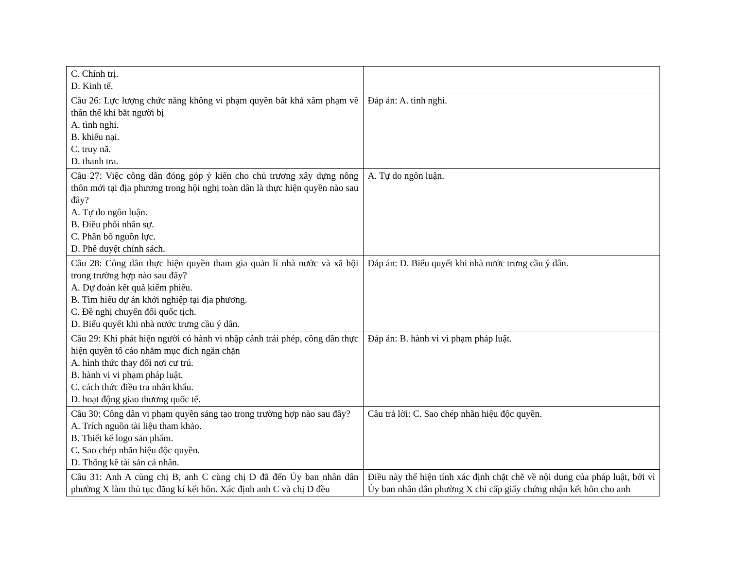| C. Chính trị. D. Kinh tế. | |
| Câu 26: Lực lượng chức năng không vi phạm quyền bất khả xâm phạm về thân thể khi bắt người bị A. tình nghi. B. khiếu nại. C. truy nã. D. thanh tra. | Đáp án: A. tình nghi. |
| Câu 27: Việc công dân đóng góp ý kiến cho chủ trương xây dựng nông thôn mới tại địa phương trong hội nghị toàn dân là thực hiện quyền nào sau đây? A. Tự do ngôn luận. B. Điều phối nhân sự. C. Phân bố nguồn lực. D. Phê duyệt chính sách. | A. Tự do ngôn luận. |
| Câu 28: Công dân thực hiện quyền tham gia quản lí nhà nước và xã hội trong trường hợp nào sau đây? A. Dự đoán kết quả kiểm phiếu. B. Tìm hiểu dự án khởi nghiệp tại địa phương. C. Đề nghị chuyển đổi quốc tịch. D. Biểu quyết khi nhà nước trưng cầu ý dân. | Đáp án: D. Biểu quyết khi nhà nước trưng cầu ý dân. |
| Câu 29: Khi phát hiện người có hành vi nhập cảnh trái phép, công dân thực hiện quyền tố cáo nhằm mục đích ngăn chặn A. hình thức thay đổi nơi cư trú. B. hành vi vi phạm pháp luật. C. cách thức điều tra nhân khẩu. D. hoạt động giao thương quốc tế. | Đáp án: B. hành vi vi phạm pháp luật. |
| Câu 30: Công dân vi phạm quyền sáng tạo trong trường hợp nào sau đây? A. Trích nguồn tài liệu tham khảo. B. Thiết kế logo sản phẩm. C. Sao chép nhãn hiệu độc quyền. D. Thống kê tài sản cá nhân. | Câu trả lời: C. Sao chép nhãn hiệu độc quyền. |
| Câu 31: Anh A cùng chị B, anh C cùng chị D đã đến Ủy ban nhân dân phường X làm thủ tục đăng kí kết hôn. Xác định anh C và chị D đều | Điều này thể hiện tính xác định chặt chẽ về nội dung của pháp luật, bởi vì Ủy ban nhân dân phường X chỉ cấp giấy chứng nhận kết hôn cho anh |